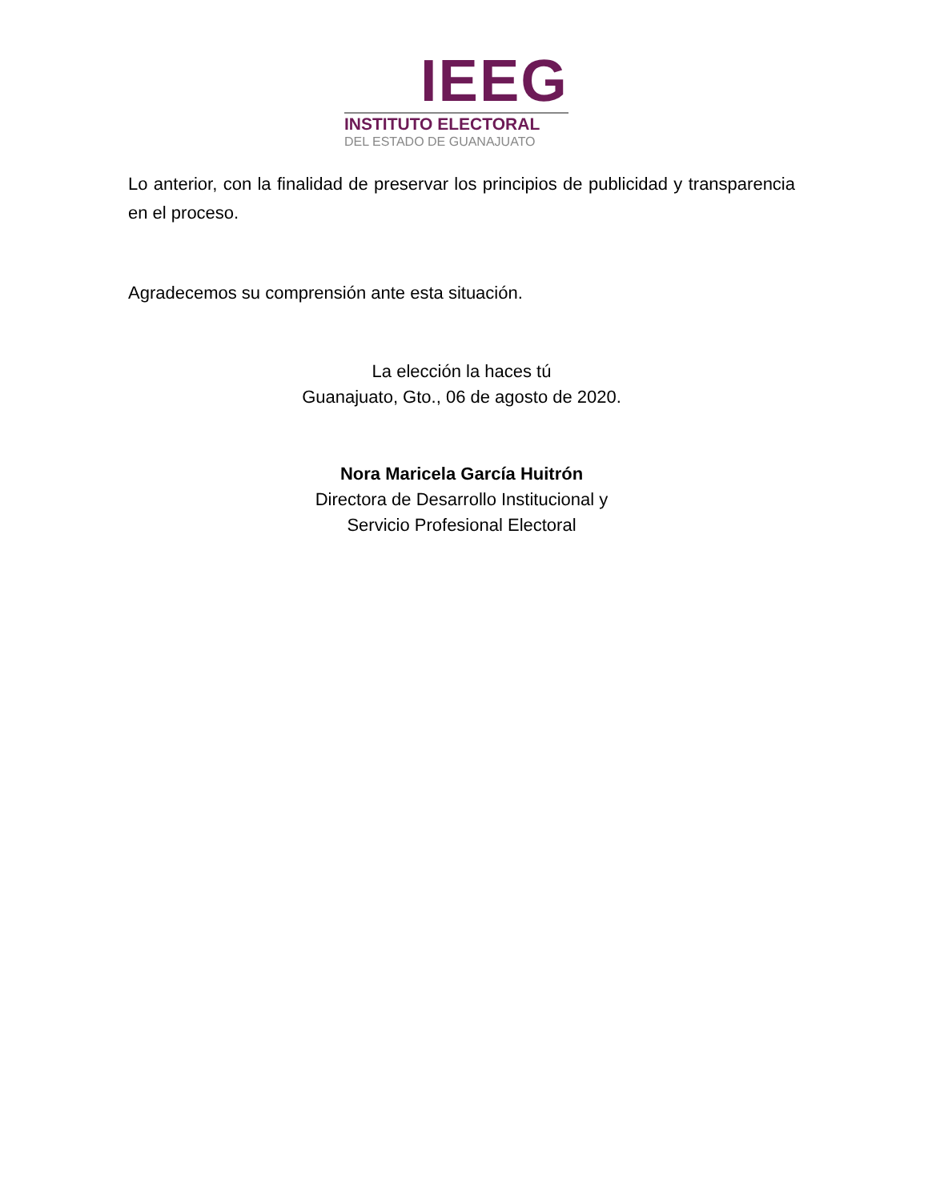IEEG
INSTITUTO ELECTORAL
DEL ESTADO DE GUANAJUATO
Lo anterior, con la finalidad de preservar los principios de publicidad y transparencia en el proceso.
Agradecemos su comprensión ante esta situación.
La elección la haces tú
Guanajuato, Gto., 06 de agosto de 2020.
Nora Maricela García Huitrón
Directora de Desarrollo Institucional y
Servicio Profesional Electoral